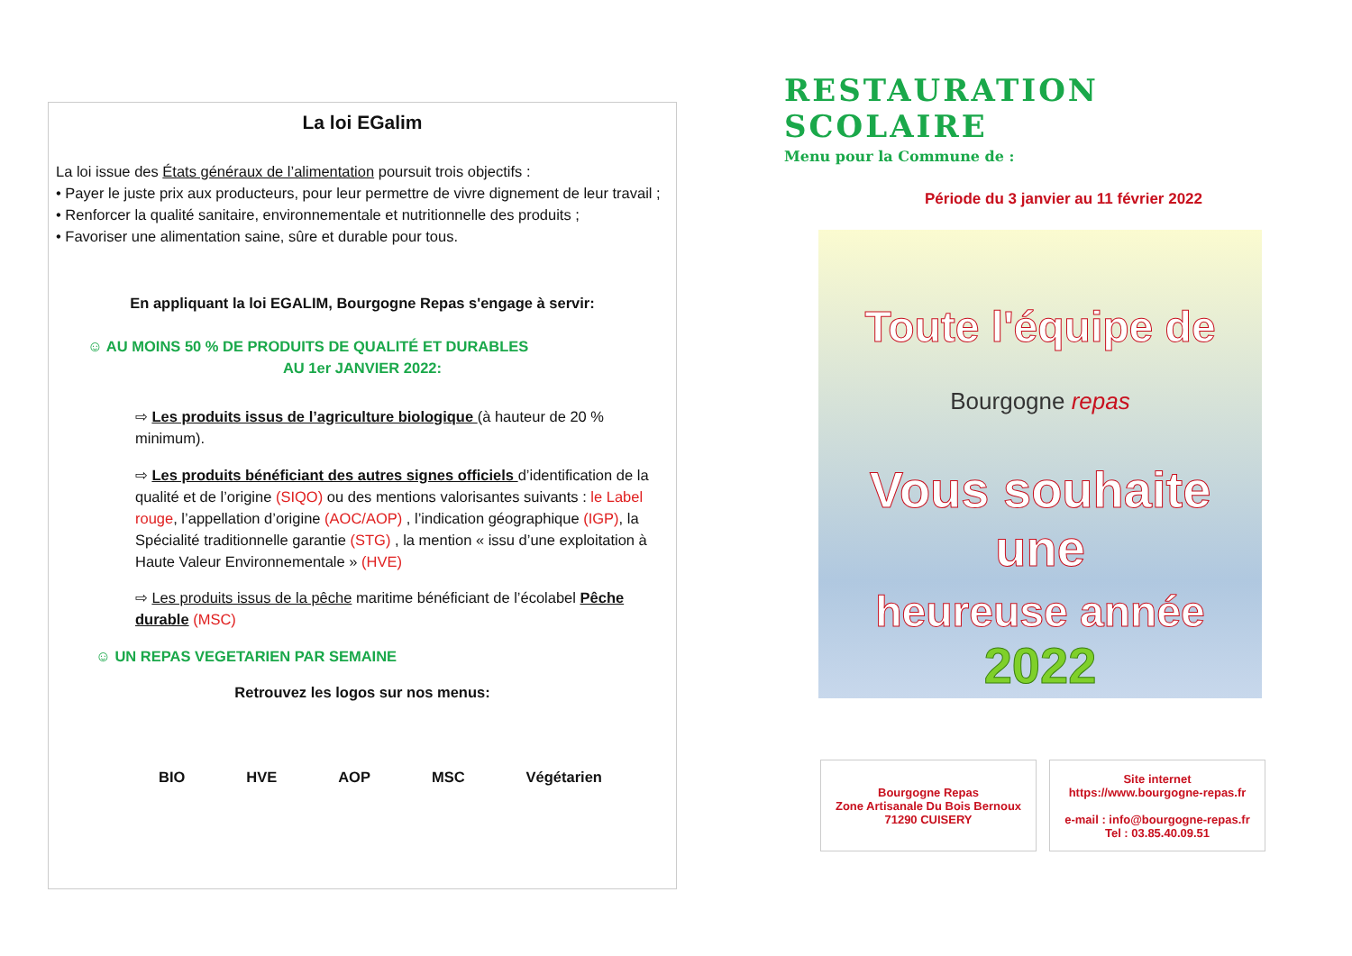La loi EGalim
La loi issue des États généraux de l’alimentation poursuit trois objectifs :
• Payer le juste prix aux producteurs, pour leur permettre de vivre dignement de leur travail ;
• Renforcer la qualité sanitaire, environnementale et nutritionnelle des produits ;
• Favoriser une alimentation saine, sûre et durable pour tous.
En appliquant la loi EGALIM, Bourgogne Repas s'engage à servir:
☺ AU MOINS 50 % DE PRODUITS DE QUALITÉ ET DURABLES
AU 1er JANVIER 2022:
⇨ Les produits issus de l’agriculture biologique (à hauteur de 20 % minimum).
⇨ Les produits bénéficiant des autres signes officiels d’identification de la qualité et de l’origine (SIQO) ou des mentions valorisantes suivants : le Label rouge, l’appellation d’origine (AOC/AOP) , l’indication géographique (IGP), la Spécialité traditionnelle garantie (STG) , la mention « issu d’une exploitation à Haute Valeur Environnementale » (HVE)
⇨ Les produits issus de la pêche maritime bénéficiant de l’écolabel Pêche durable (MSC)
☺ UN REPAS VEGETARIEN PAR SEMAINE
Retrouvez les logos sur nos menus:
BIO HVE AOP MSC Végétarien
RESTAURATION SCOLAIRE
Menu pour la Commune de :
Période du 3 janvier au 11 février 2022
Toute l'équipe de
Bourgogne repas
Vous souhaite une
heureuse année
2022
Bourgogne Repas
Zone Artisanale Du Bois Bernoux
71290 CUISERY
Site internet
https://www.bourgogne-repas.fr
e-mail : info@bourgogne-repas.fr
Tel : 03.85.40.09.51